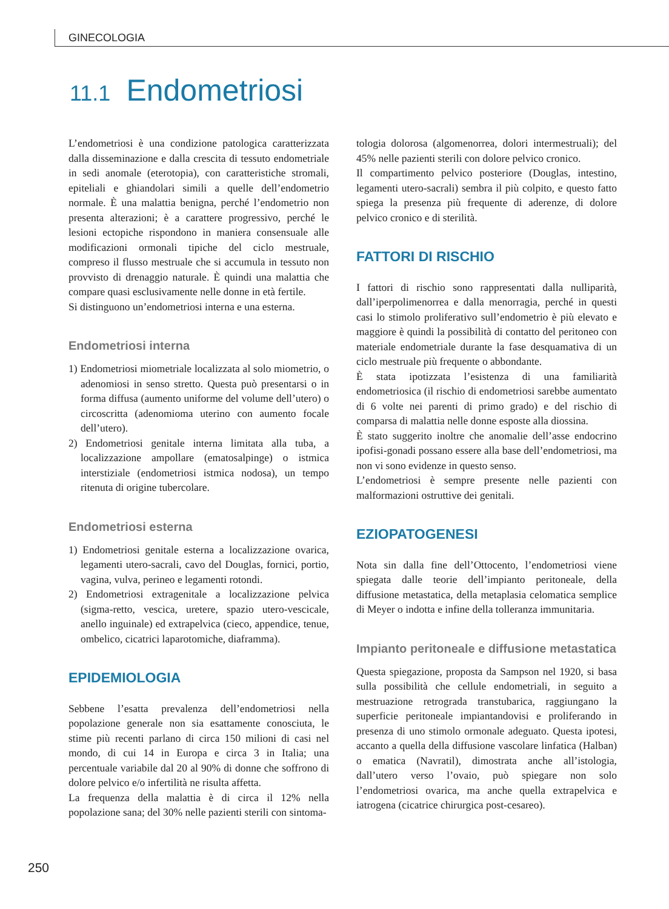GINECOLOGIA
11.1 Endometriosi
L’endometriosi è una condizione patologica caratterizzata dalla disseminazione e dalla crescita di tessuto endometriale in sedi anomale (eterotopia), con caratteristiche stromali, epiteliali e ghiandolari simili a quelle dell’endometrio normale. È una malattia benigna, perché l’endometrio non presenta alterazioni; è a carattere progressivo, perché le lesioni ectopiche rispondono in maniera consensuale alle modificazioni ormonali tipiche del ciclo mestruale, compreso il flusso mestruale che si accumula in tessuto non provvisto di drenaggio naturale. È quindi una malattia che compare quasi esclusivamente nelle donne in età fertile.
Si distinguono un’endometriosi interna e una esterna.
Endometriosi interna
1) Endometriosi miometriale localizzata al solo miometrio, o adenomiosi in senso stretto. Questa può presentarsi o in forma diffusa (aumento uniforme del volume dell’utero) o circoscritta (adenomioma uterino con aumento focale dell’utero).
2) Endometriosi genitale interna limitata alla tuba, a localizzazione ampollare (ematosalpinge) o istmica interstiziale (endometriosi istmica nodosa), un tempo ritenuta di origine tubercolare.
Endometriosi esterna
1) Endometriosi genitale esterna a localizzazione ovarica, legamenti utero-sacrali, cavo del Douglas, fornici, portio, vagina, vulva, perineo e legamenti rotondi.
2) Endometriosi extragenitale a localizzazione pelvica (sigma-retto, vescica, uretere, spazio utero-vescicale, anello inguinale) ed extrapelvica (cieco, appendice, tenue, ombelico, cicatrici laparotomiche, diaframma).
EPIDEMIOLOGIA
Sebbene l’esatta prevalenza dell’endometriosi nella popolazione generale non sia esattamente conosciuta, le stime più recenti parlano di circa 150 milioni di casi nel mondo, di cui 14 in Europa e circa 3 in Italia; una percentuale variabile dal 20 al 90% di donne che soffrono di dolore pelvico e/o infertilità ne risulta affetta.
La frequenza della malattia è di circa il 12% nella popolazione sana; del 30% nelle pazienti sterili con sintoma-
tologia dolorosa (algomenorrea, dolori intermestruali); del 45% nelle pazienti sterili con dolore pelvico cronico.
Il compartimento pelvico posteriore (Douglas, intestino, legamenti utero-sacrali) sembra il più colpito, e questo fatto spiega la presenza più frequente di aderenze, di dolore pelvico cronico e di sterilità.
FATTORI DI RISCHIO
I fattori di rischio sono rappresentati dalla nulliparità, dall’iperpolimenorrea e dalla menorragia, perché in questi casi lo stimolo proliferativo sull’endometrio è più elevato e maggiore è quindi la possibilità di contatto del peritoneo con materiale endometriale durante la fase desquamativa di un ciclo mestruale più frequente o abbondante.
È stata ipotizzata l’esistenza di una familiarità endometriosica (il rischio di endometriosi sarebbe aumentato di 6 volte nei parenti di primo grado) e del rischio di comparsa di malattia nelle donne esposte alla diossina.
È stato suggerito inoltre che anomalie dell’asse endocrino ipofisi-gonadi possano essere alla base dell’endometriosi, ma non vi sono evidenze in questo senso.
L’endometriosi è sempre presente nelle pazienti con malformazioni ostruttive dei genitali.
EZIOPATOGENESI
Nota sin dalla fine dell’Ottocento, l’endometriosi viene spiegata dalle teorie dell’impianto peritoneale, della diffusione metastatica, della metaplasia celomatica semplice di Meyer o indotta e infine della tolleranza immunitaria.
Impianto peritoneale e diffusione metastatica
Questa spiegazione, proposta da Sampson nel 1920, si basa sulla possibilità che cellule endometriali, in seguito a mestruazione retrograda transtubarica, raggiungano la superficie peritoneale impiantandovisi e proliferando in presenza di uno stimolo ormonale adeguato. Questa ipotesi, accanto a quella della diffusione vascolare linfatica (Halban) o ematica (Navratil), dimostrata anche all’istologia, dall’utero verso l’ovaio, può spiegare non solo l’endometriosi ovarica, ma anche quella extrapelvica e iatrogena (cicatrice chirurgica post-cesareo).
250